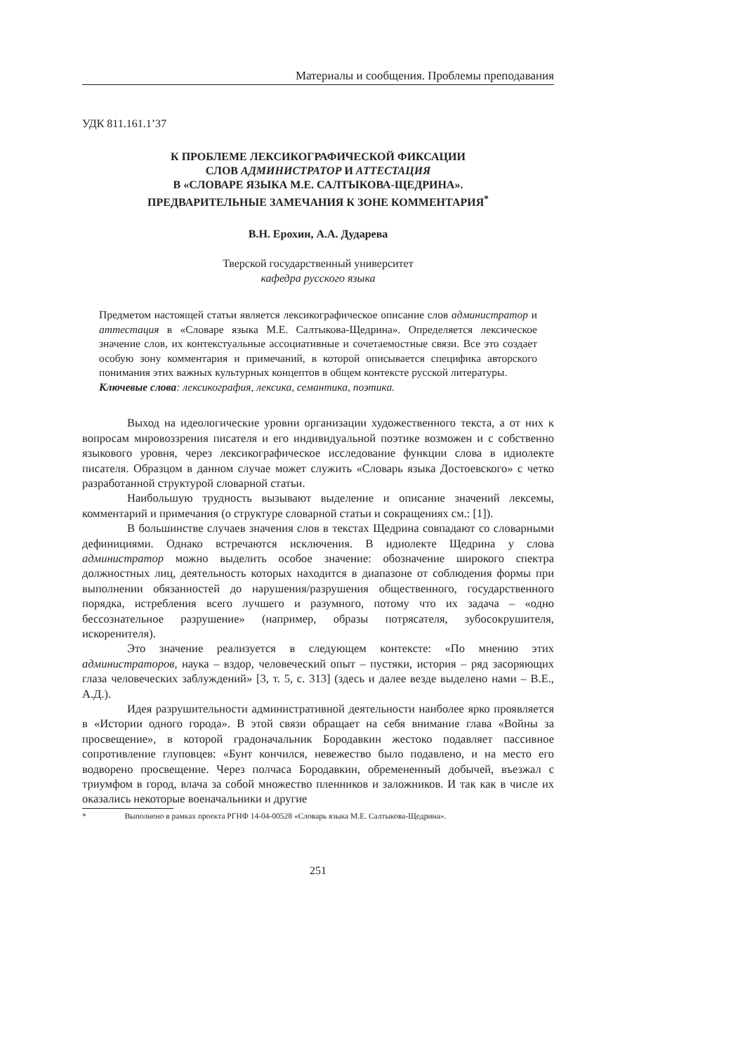Материалы и сообщения. Проблемы преподавания
УДК 811.161.1’37
К ПРОБЛЕМЕ ЛЕКСИКОГРАФИЧЕСКОЙ ФИКСАЦИИ
СЛОВ АДМИНИСТРАТОР И АТТЕСТАЦИЯ
В «СЛОВАРЕ ЯЗЫКА М.Е. САЛТЫКОВА-ЩЕДРИНА».
ПРЕДВАРИТЕЛЬНЫЕ ЗАМЕЧАНИЯ К ЗОНЕ КОММЕНТАРИЯ<sup>*</sup>
В.Н. Ерохин, А.А. Дударева
Тверской государственный университет
кафедра русского языка
Предметом настоящей статьи является лексикографическое описание слов администратор и аттестация в «Словаре языка М.Е. Салтыкова-Щедрина». Определяется лексическое значение слов, их контекстуальные ассоциативные и сочетаемостные связи. Все это создает особую зону комментария и примечаний, в которой описывается специфика авторского понимания этих важных культурных концептов в общем контексте русской литературы.
Ключевые слова: лексикография, лексика, семантика, поэтика.
Выход на идеологические уровни организации художественного текста, а от них к вопросам мировоззрения писателя и его индивидуальной поэтике возможен и с собственно языкового уровня, через лексикографическое исследование функции слова в идиолекте писателя. Образцом в данном случае может служить «Словарь языка Достоевского» с четко разработанной структурой словарной статьи.
Наибольшую трудность вызывают выделение и описание значений лексемы, комментарий и примечания (о структуре словарной статьи и сокращениях см.: [1]).
В большинстве случаев значения слов в текстах Щедрина совпадают со словарными дефинициями. Однако встречаются исключения. В идиолекте Щедрина у слова администратор можно выделить особое значение: обозначение широкого спектра должностных лиц, деятельность которых находится в диапазоне от соблюдения формы при выполнении обязанностей до нарушения/разрушения общественного, государственного порядка, истребления всего лучшего и разумного, потому что их задача – «одно бессознательное разрушение» (например, образы потрясателя, зубосокрушителя, искоренителя).
Это значение реализуется в следующем контексте: «По мнению этих администраторов, наука – вздор, человеческий опыт – пустяки, история – ряд засоряющих глаза человеческих заблуждений» [3, т. 5, с. 313] (здесь и далее везде выделено нами – В.Е., А.Д.).
Идея разрушительности административной деятельности наиболее ярко проявляется в «Истории одного города». В этой связи обращает на себя внимание глава «Войны за просвещение», в которой градоначальник Бородавкин жестоко подавляет пассивное сопротивление глуповцев: «Бунт кончился, невежество было подавлено, и на место его водворено просвещение. Через полчаса Бородавкин, обремененный добычей, въезжал с триумфом в город, влача за собой множество пленников и заложников. И так как в числе их оказались некоторые военачальники и другие
* Выполнено в рамках проекта РГНФ 14-04-00528 «Словарь языка М.Е. Салтыкова-Щедрина».
251